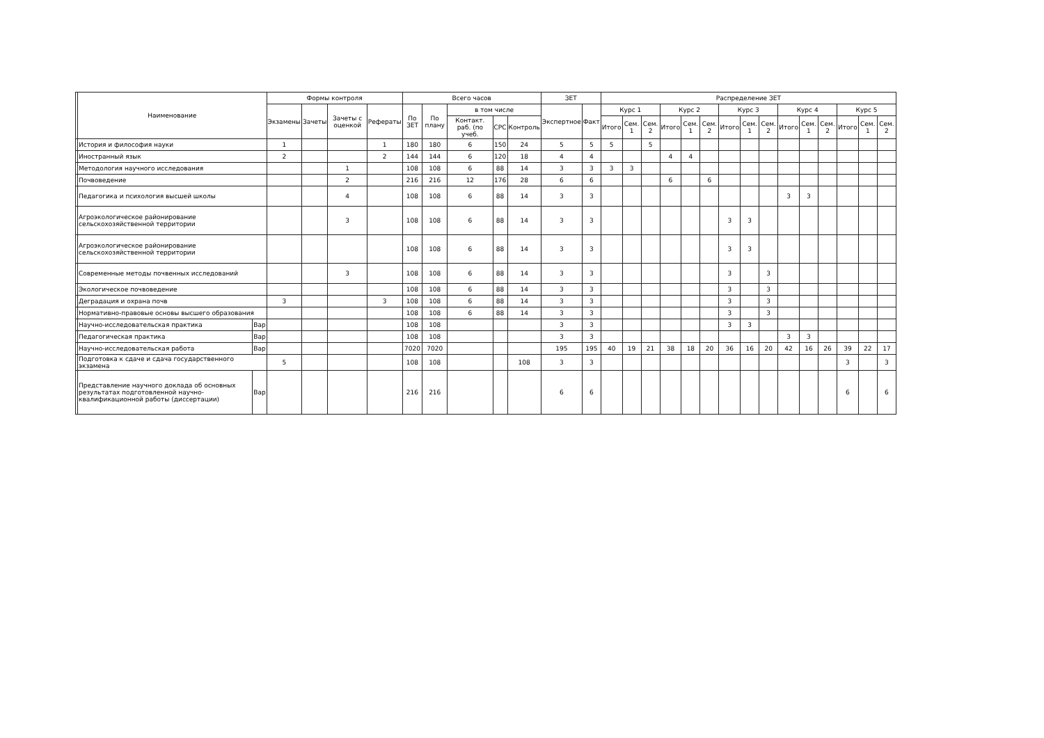| | Наименование | | Формы контроля | | | | Всего часов | | | | | ЗЕТ | | Распределение ЗЕТ | | | | | | | | | | | | | | |
| --- | --- | --- | --- | --- | --- | --- | --- | --- | --- | --- | --- | --- | --- | --- | --- | --- | --- | --- | --- | --- | --- | --- | --- | --- | --- | --- | --- | --- |
| | | | Экзамены | Зачеты | Зачеты с оценкой | Рефераты | По ЗЕТ | По плану | в том числе | | | Экспертное | Факт | Курс 1 | | | Курс 2 | | | Курс 3 | | | Курс 4 | | | Курс 5 | | |
| | | | | | | | | | Контакт. раб. (по учеб. | СРС | Контроль | | | Итого | Сем. 1 | Сем. 2 | Итого | Сем. 1 | Сем. 2 | Итого | Сем. 1 | Сем. 2 | Итого | Сем. 1 | Сем. 2 | Итого | Сем. 1 | Сем. 2 |
| | История и философия науки | | 1 | | | 1 | 180 | 180 | 6 | 150 | 24 | 5 | 5 | 5 | | 5 | | | | | | | | | | | | |
| | Иностранный язык | | 2 | | | 2 | 144 | 144 | 6 | 120 | 18 | 4 | 4 | | | | 4 | 4 | | | | | | | | | | |
| | Методология научного исследования | | | | 1 | | 108 | 108 | 6 | 88 | 14 | 3 | 3 | 3 | 3 | | | | | | | | | | | | | |
| | Почвоведение | | | | 2 | | 216 | 216 | 12 | 176 | 28 | 6 | 6 | | | | 6 | | 6 | | | | | | | | | |
| | Педагогика и психология высшей школы | | | | 4 | | 108 | 108 | 6 | 88 | 14 | 3 | 3 | | | | | | | | | | 3 | 3 | | | | |
| | Агроэкологическое районирование сельскохозяйственной территории | | | | 3 | | 108 | 108 | 6 | 88 | 14 | 3 | 3 | | | | | | | 3 | 3 | | | | | | | |
| | Агроэкологическое районирование сельскохозяйственной территории | | | | | | 108 | 108 | 6 | 88 | 14 | 3 | 3 | | | | | | | 3 | 3 | | | | | | | |
| | Современные методы почвенных исследований | | | | 3 | | 108 | 108 | 6 | 88 | 14 | 3 | 3 | | | | | | | 3 | | 3 | | | | | | |
| | Экологическое почвоведение | | | | | | 108 | 108 | 6 | 88 | 14 | 3 | 3 | | | | | | | 3 | | 3 | | | | | | |
| | Деградация и охрана почв | | 3 | | | 3 | 108 | 108 | 6 | 88 | 14 | 3 | 3 | | | | | | | 3 | | 3 | | | | | | |
| | Нормативно-правовые основы высшего образования | | | | | | 108 | 108 | 6 | 88 | 14 | 3 | 3 | | | | | | | 3 | | 3 | | | | | | |
| | Научно-исследовательская практика | Вар | | | | | 108 | 108 | | | | 3 | 3 | | | | | | | 3 | 3 | | | | | | | |
| | Педагогическая практика | Вар | | | | | 108 | 108 | | | | 3 | 3 | | | | | | | | | | 3 | 3 | | | | |
| | Научно-исследовательская работа | Вар | | | | | 7020 | 7020 | | | | 195 | 195 | 40 | 19 | 21 | 38 | 18 | 20 | 36 | 16 | 20 | 42 | 16 | 26 | 39 | 22 | 17 |
| | Подготовка к сдаче и сдача государственного экзамена | | 5 | | | | 108 | 108 | | | 108 | 3 | 3 | | | | | | | | | | | | | 3 | | 3 |
| | Представление научного доклада об основных результатах подготовленной научно-квалификационной работы (диссертации) | Вар | | | | | 216 | 216 | | | | 6 | 6 | | | | | | | | | | | | | 6 | | 6 |